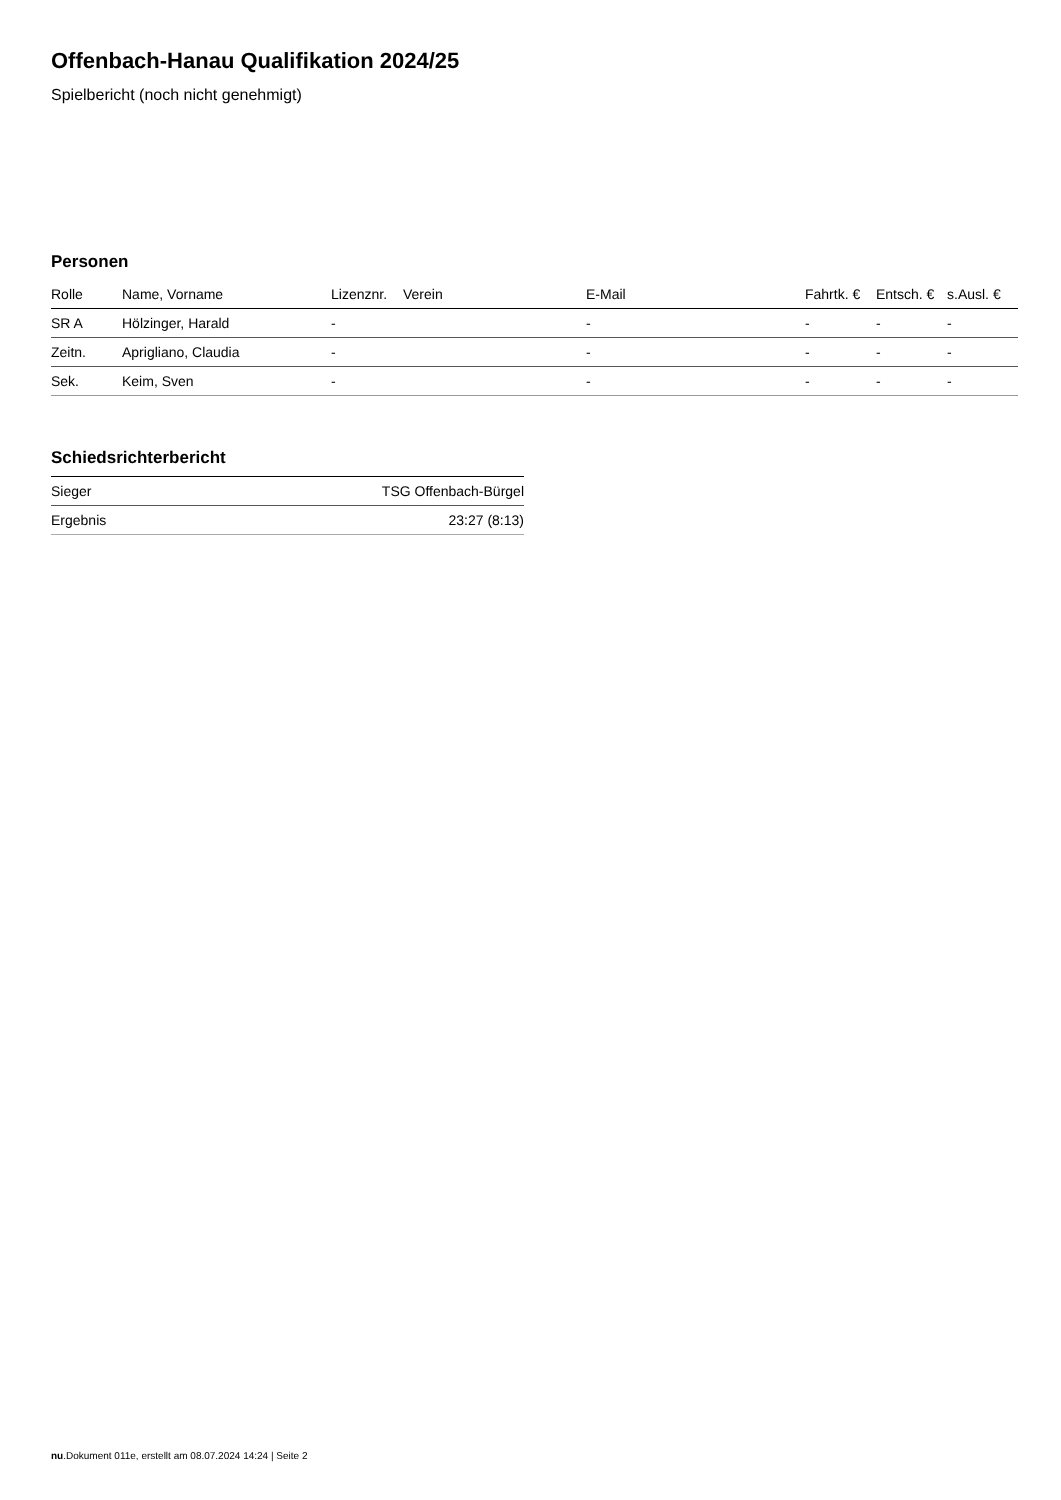Offenbach-Hanau Qualifikation 2024/25
Spielbericht (noch nicht genehmigt)
Personen
| Rolle | Name, Vorname | Lizenznr. | Verein | E-Mail | Fahrtk. € | Entsch. € | s.Ausl. € |
| --- | --- | --- | --- | --- | --- | --- | --- |
| SR A | Hölzinger, Harald | - | | - | - | - | - |
| Zeitn. | Aprigliano, Claudia | - | | - | - | - | - |
| Sek. | Keim, Sven | - | | - | - | - | - |
Schiedsrichterbericht
| Sieger | TSG Offenbach-Bürgel |
| Ergebnis | 23:27 (8:13) |
nu.Dokument 011e, erstellt am 08.07.2024 14:24 | Seite 2